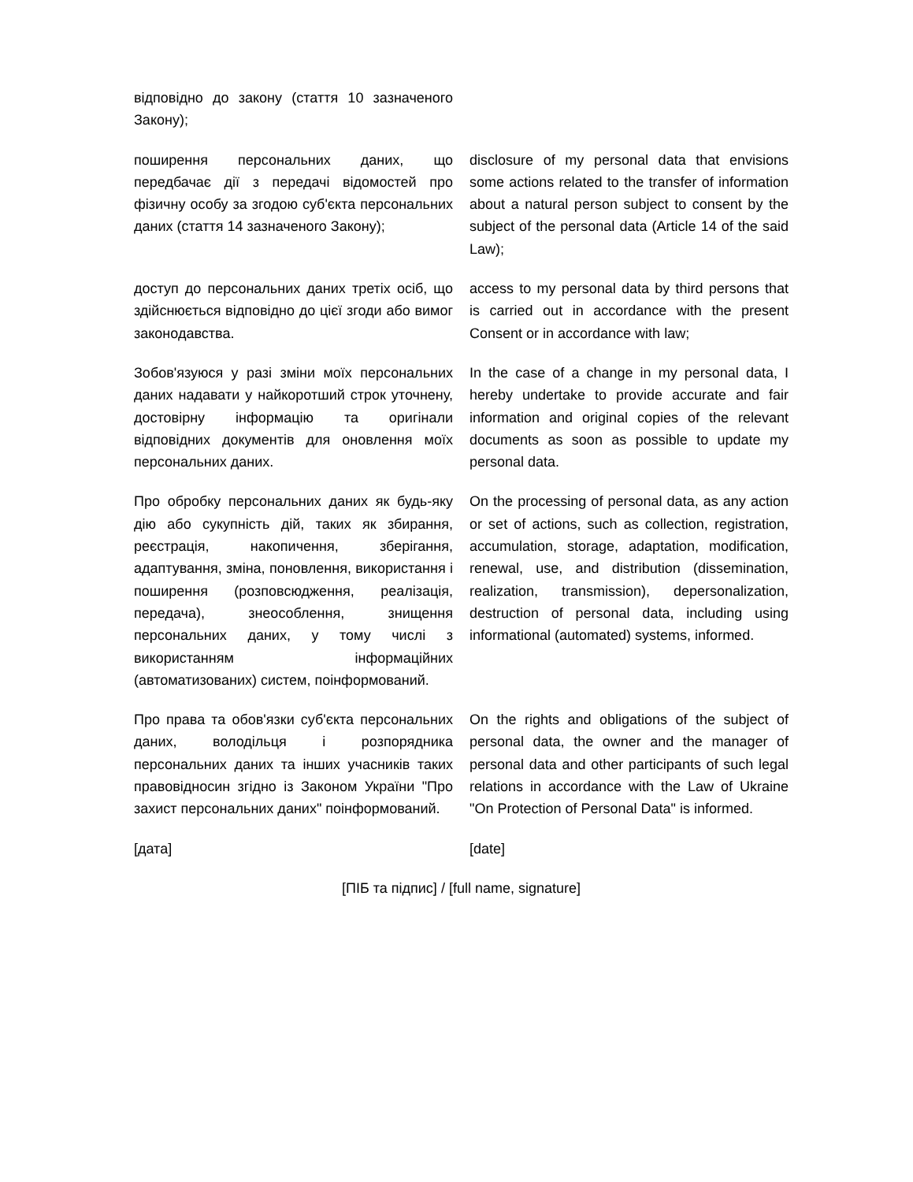відповідно до закону (стаття 10 зазначеного Закону);
поширення персональних даних, що передбачає дії з передачі відомостей про фізичну особу за згодою суб'єкта персональних даних (стаття 14 зазначеного Закону);
disclosure of my personal data that envisions some actions related to the transfer of information about a natural person subject to consent by the subject of the personal data (Article 14 of the said Law);
доступ до персональних даних третіх осіб, що здійснюється відповідно до цієї згоди або вимог законодавства.
access to my personal data by third persons that is carried out in accordance with the present Consent or in accordance with law;
Зобов'язуюся у разі зміни моїх персональних даних надавати у найкоротший строк уточнену, достовірну інформацію та оригінали відповідних документів для оновлення моїх персональних даних.
In the case of a change in my personal data, I hereby undertake to provide accurate and fair information and original copies of the relevant documents as soon as possible to update my personal data.
Про обробку персональних даних як будь-яку дію або сукупність дій, таких як збирання, реєстрація, накопичення, зберігання, адаптування, зміна, поновлення, використання і поширення (розповсюдження, реалізація, передача), знеособлення, знищення персональних даних, у тому числі з використанням інформаційних (автоматизованих) систем, поінформований.
On the processing of personal data, as any action or set of actions, such as collection, registration, accumulation, storage, adaptation, modification, renewal, use, and distribution (dissemination, realization, transmission), depersonalization, destruction of personal data, including using informational (automated) systems, informed.
Про права та обов'язки суб'єкта персональних даних, володільця і розпорядника персональних даних та інших учасників таких правовідносин згідно із Законом України "Про захист персональних даних" поінформований.
On the rights and obligations of the subject of personal data, the owner and the manager of personal data and other participants of such legal relations in accordance with the Law of Ukraine "On Protection of Personal Data" is informed.
[дата] [date]
[ПІБ та підпис] / [full name, signature]